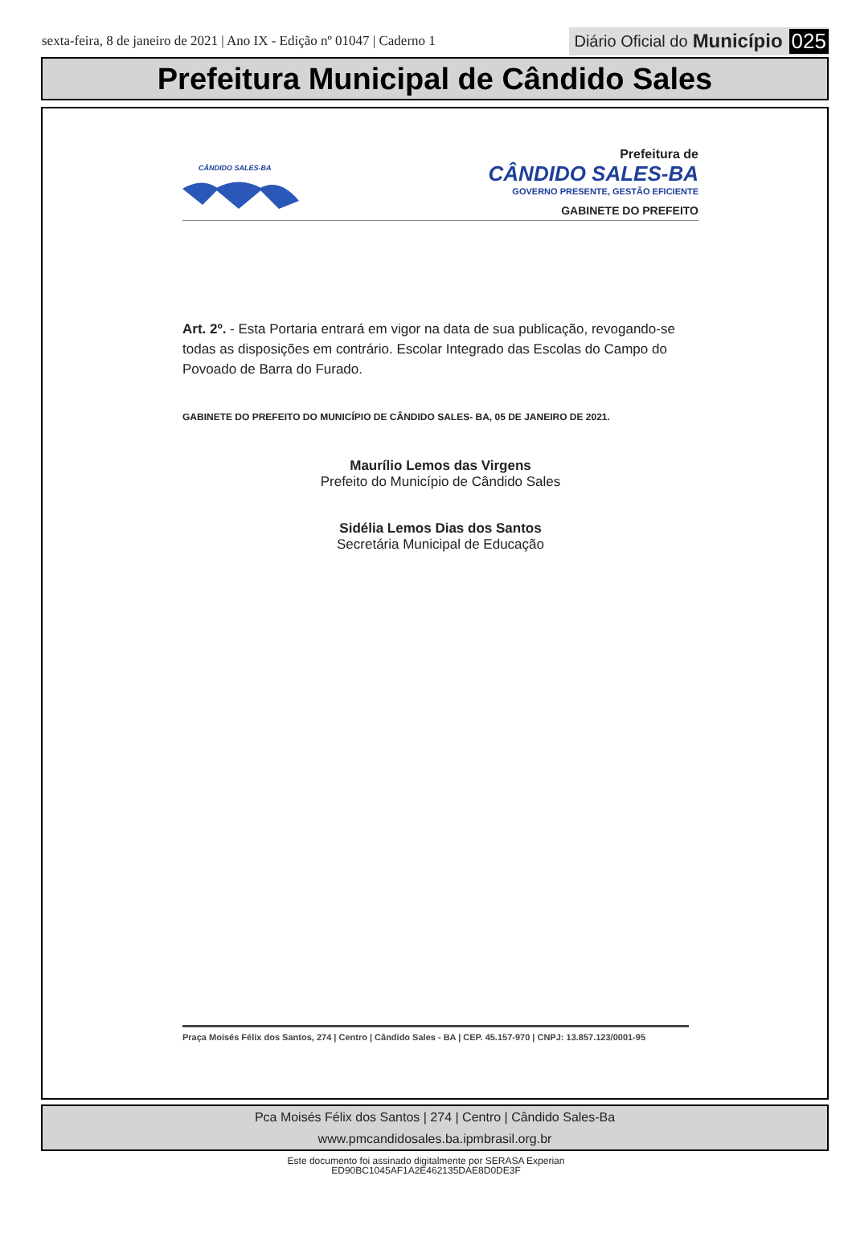sexta-feira, 8 de janeiro de 2021 | Ano IX - Edição nº 01047 | Caderno 1
Diário Oficial do Município 025
Prefeitura Municipal de Cândido Sales
CÂNDIDO SALES-BA
Prefeitura de
CÂNDIDO SALES-BA
GOVERNO PRESENTE, GESTÃO EFICIENTE
GABINETE DO PREFEITO
Art. 2º. - Esta Portaria entrará em vigor na data de sua publicação, revogando-se todas as disposições em contrário. Escolar Integrado das Escolas do Campo do Povoado de Barra do Furado.
GABINETE DO PREFEITO DO MUNICÍPIO DE CÂNDIDO SALES- BA, 05 DE JANEIRO DE 2021.
Maurílio Lemos das Virgens
Prefeito do Município de Cândido Sales
Sidélia Lemos Dias dos Santos
Secretária Municipal de Educação
Praça Moisés Félix dos Santos, 274 | Centro | Cândido Sales - BA | CEP. 45.157-970 | CNPJ: 13.857.123/0001-95
Pca Moisés Félix dos Santos | 274 | Centro | Cândido Sales-Ba
www.pmcandidosales.ba.ipmbrasil.org.br
Este documento foi assinado digitalmente por SERASA Experian
ED90BC1045AF1A2E462135DAE8D0DE3F